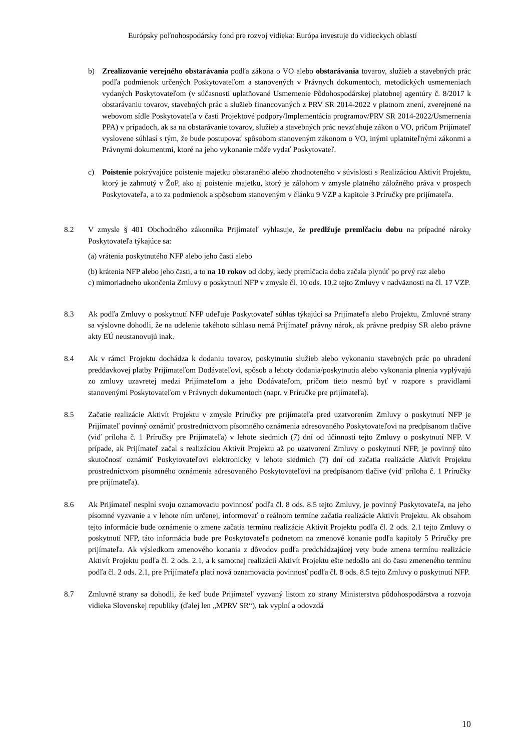Európsky poľnohospodársky fond pre rozvoj vidieka: Európa investuje do vidieckych oblastí
b) Zrealizovanie verejného obstarávania podľa zákona o VO alebo obstarávania tovarov, služieb a stavebných prác podľa podmienok určených Poskytovateľom a stanovených v Právnych dokumentoch, metodických usmerneniach vydaných Poskytovateľom (v súčasnosti uplatňované Usmernenie Pôdohospodárskej platobnej agentúry č. 8/2017 k obstarávaniu tovarov, stavebných prác a služieb financovaných z PRV SR 2014-2022 v platnom znení, zverejnené na webovom sídle Poskytovateľa v časti Projektové podpory/Implementácia programov/PRV SR 2014-2022/Usmernenia PPA) v prípadoch, ak sa na obstarávanie tovarov, služieb a stavebných prác nevzťahuje zákon o VO, pričom Prijímateľ vyslovene súhlasí s tým, že bude postupovať spôsobom stanoveným zákonom o VO, inými uplatniteľnými zákonmi a Právnymi dokumentmi, ktoré na jeho vykonanie môže vydať Poskytovateľ.
c) Poistenie pokrývajúce poistenie majetku obstaraného alebo zhodnoteného v súvislosti s Realizáciou Aktivít Projektu, ktorý je zahrnutý v ŽoP, ako aj poistenie majetku, ktorý je zálohom v zmysle platného záložného práva v prospech Poskytovateľa, a to za podmienok a spôsobom stanoveným v článku 9 VZP a kapitole 3 Príručky pre prijímateľa.
8.2 V zmysle § 401 Obchodného zákonníka Prijímateľ vyhlasuje, že predlžuje premlčaciu dobu na prípadné nároky Poskytovateľa týkajúce sa:
(a) vrátenia poskytnutého NFP alebo jeho časti alebo
(b) krátenia NFP alebo jeho časti, a to na 10 rokov od doby, kedy premlčacia doba začala plynúť po prvý raz alebo
c) mimoriadneho ukončenia Zmluvy o poskytnutí NFP v zmysle čl. 10 ods. 10.2 tejto Zmluvy v nadväznosti na čl. 17 VZP.
8.3 Ak podľa Zmluvy o poskytnutí NFP udeľuje Poskytovateľ súhlas týkajúci sa Prijímateľa alebo Projektu, Zmluvné strany sa výslovne dohodli, že na udelenie takéhoto súhlasu nemá Prijímateľ právny nárok, ak právne predpisy SR alebo právne akty EÚ neustanovujú inak.
8.4 Ak v rámci Projektu dochádza k dodaniu tovarov, poskytnutiu služieb alebo vykonaniu stavebných prác po uhradení preddavkovej platby Prijímateľom Dodávateľovi, spôsob a lehoty dodania/poskytnutia alebo vykonania plnenia vyplývajú zo zmluvy uzavretej medzi Prijímateľom a jeho Dodávateľom, pričom tieto nesmú byť v rozpore s pravidlami stanovenými Poskytovateľom v Právnych dokumentoch (napr. v Príručke pre prijímateľa).
8.5 Začatie realizácie Aktivít Projektu v zmysle Príručky pre prijímateľa pred uzatvorením Zmluvy o poskytnutí NFP je Prijímateľ povinný oznámiť prostredníctvom písomného oznámenia adresovaného Poskytovateľovi na predpísanom tlačive (viď príloha č. 1 Príručky pre Prijímateľa) v lehote siedmich (7) dní od účinnosti tejto Zmluvy o poskytnutí NFP. V prípade, ak Prijímateľ začal s realizáciou Aktivít Projektu až po uzatvorení Zmluvy o poskytnutí NFP, je povinný túto skutočnosť oznámiť Poskytovateľovi elektronicky v lehote siedmich (7) dní od začatia realizácie Aktivít Projektu prostredníctvom písomného oznámenia adresovaného Poskytovateľovi na predpísanom tlačive (viď príloha č. 1 Príručky pre prijímateľa).
8.6 Ak Prijímateľ nesplní svoju oznamovaciu povinnosť podľa čl. 8 ods. 8.5 tejto Zmluvy, je povinný Poskytovateľa, na jeho písomné vyzvanie a v lehote ním určenej, informovať o reálnom termíne začatia realizácie Aktivít Projektu. Ak obsahom tejto informácie bude oznámenie o zmene začatia termínu realizácie Aktivít Projektu podľa čl. 2 ods. 2.1 tejto Zmluvy o poskytnutí NFP, táto informácia bude pre Poskytovateľa podnetom na zmenové konanie podľa kapitoly 5 Príručky pre prijímateľa. Ak výsledkom zmenového konania z dôvodov podľa predchádzajúcej vety bude zmena termínu realizácie Aktivít Projektu podľa čl. 2 ods. 2.1, a k samotnej realizácií Aktivít Projektu ešte nedošlo ani do času zmeneného termínu podľa čl. 2 ods. 2.1, pre Prijímateľa platí nová oznamovacia povinnosť podľa čl. 8 ods. 8.5 tejto Zmluvy o poskytnutí NFP.
8.7 Zmluvné strany sa dohodli, že keď bude Prijímateľ vyzvaný listom zo strany Ministerstva pôdohospodárstva a rozvoja vidieka Slovenskej republiky (ďalej len „MPRV SR“), tak vyplní a odovzdá
10